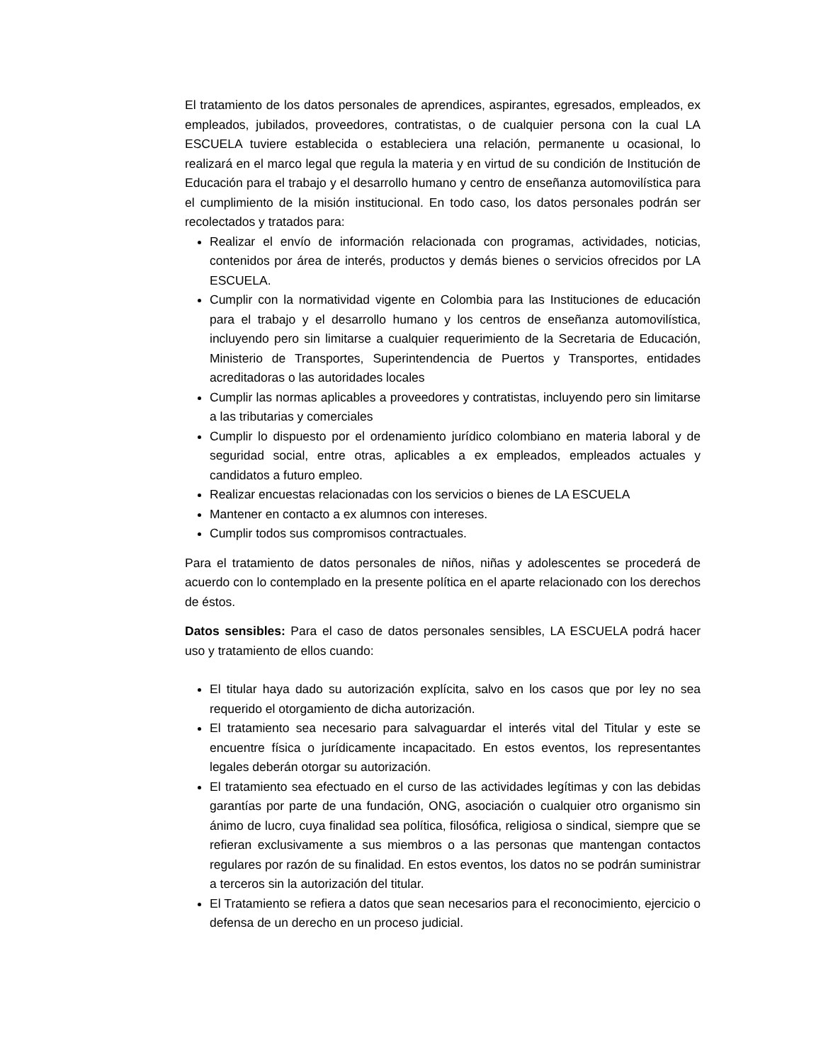El tratamiento de los datos personales de aprendices, aspirantes, egresados, empleados, ex empleados, jubilados, proveedores, contratistas, o de cualquier persona con la cual LA ESCUELA tuviere establecida o estableciera una relación, permanente u ocasional, lo realizará en el marco legal que regula la materia y en virtud de su condición de Institución de Educación para el trabajo y el desarrollo humano y centro de enseñanza automovilística para el cumplimiento de la misión institucional. En todo caso, los datos personales podrán ser recolectados y tratados para:
Realizar el envío de información relacionada con programas, actividades, noticias, contenidos por área de interés, productos y demás bienes o servicios ofrecidos por LA ESCUELA.
Cumplir con la normatividad vigente en Colombia para las Instituciones de educación para el trabajo y el desarrollo humano y los centros de enseñanza automovilística, incluyendo pero sin limitarse a cualquier requerimiento de la Secretaria de Educación, Ministerio de Transportes, Superintendencia de Puertos y Transportes, entidades acreditadoras o las autoridades locales
Cumplir las normas aplicables a proveedores y contratistas, incluyendo pero sin limitarse a las tributarias y comerciales
Cumplir lo dispuesto por el ordenamiento jurídico colombiano en materia laboral y de seguridad social, entre otras, aplicables a ex empleados, empleados actuales y candidatos a futuro empleo.
Realizar encuestas relacionadas con los servicios o bienes de LA ESCUELA
Mantener en contacto a ex alumnos con intereses.
Cumplir todos sus compromisos contractuales.
Para el tratamiento de datos personales de niños, niñas y adolescentes se procederá de acuerdo con lo contemplado en la presente política en el aparte relacionado con los derechos de éstos.
Datos sensibles: Para el caso de datos personales sensibles, LA ESCUELA podrá hacer uso y tratamiento de ellos cuando:
El titular haya dado su autorización explícita, salvo en los casos que por ley no sea requerido el otorgamiento de dicha autorización.
El tratamiento sea necesario para salvaguardar el interés vital del Titular y este se encuentre física o jurídicamente incapacitado. En estos eventos, los representantes legales deberán otorgar su autorización.
El tratamiento sea efectuado en el curso de las actividades legítimas y con las debidas garantías por parte de una fundación, ONG, asociación o cualquier otro organismo sin ánimo de lucro, cuya finalidad sea política, filosófica, religiosa o sindical, siempre que se refieran exclusivamente a sus miembros o a las personas que mantengan contactos regulares por razón de su finalidad. En estos eventos, los datos no se podrán suministrar a terceros sin la autorización del titular.
El Tratamiento se refiera a datos que sean necesarios para el reconocimiento, ejercicio o defensa de un derecho en un proceso judicial.